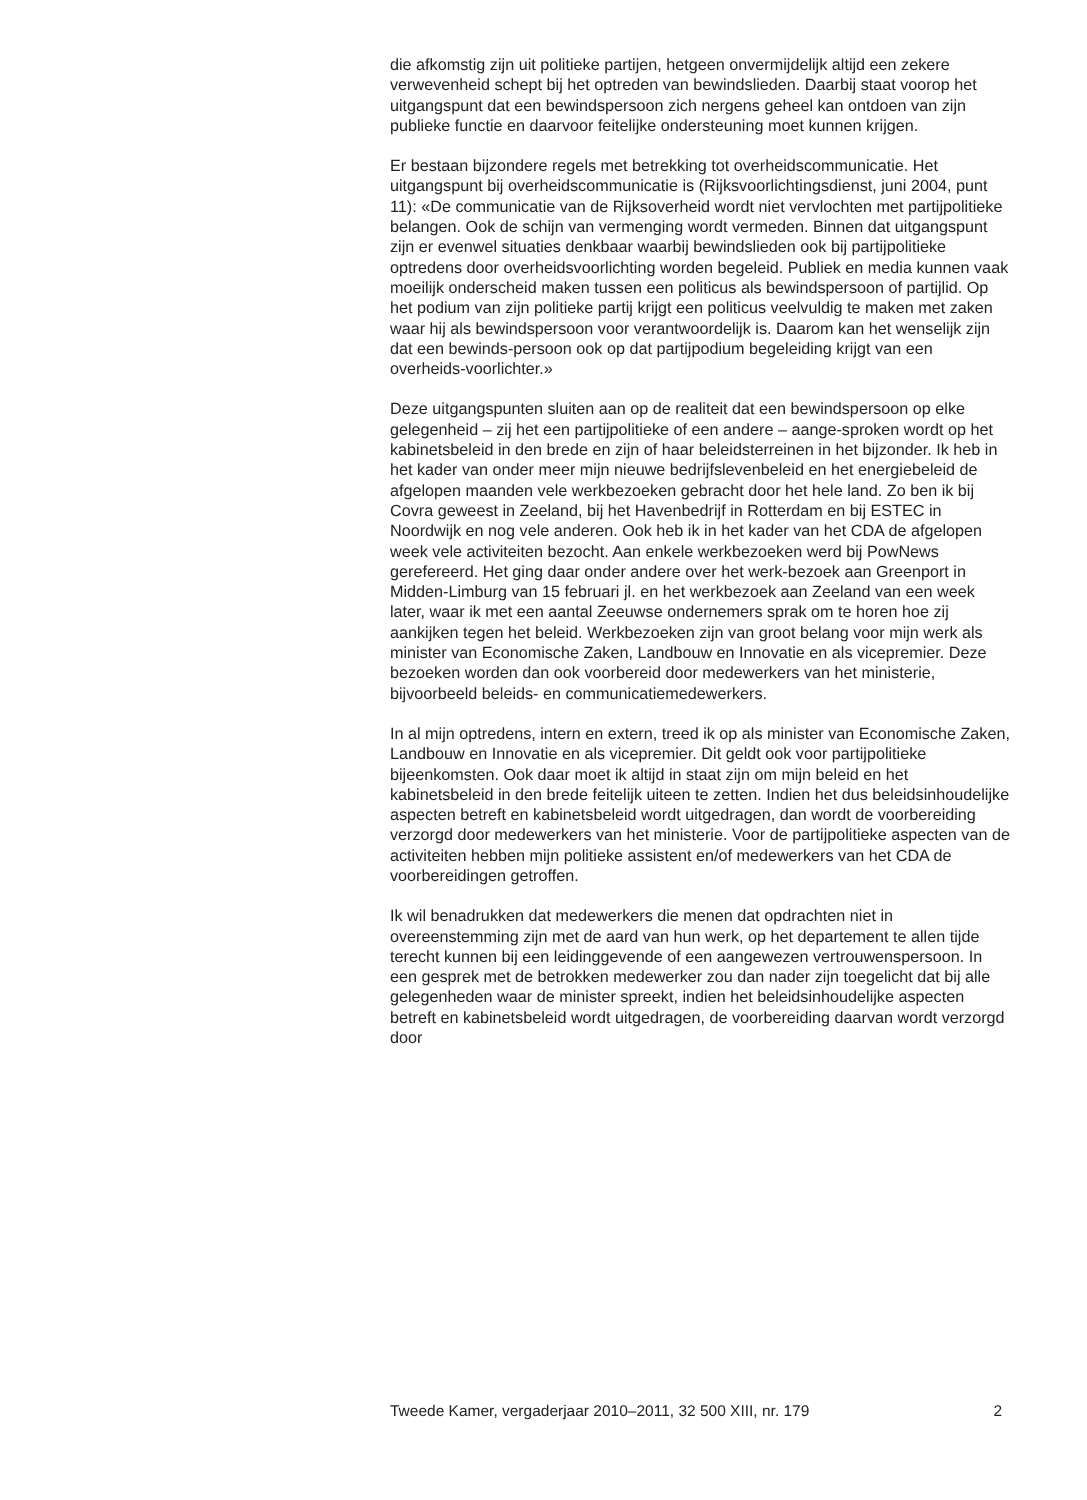die afkomstig zijn uit politieke partijen, hetgeen onvermijdelijk altijd een zekere verwevenheid schept bij het optreden van bewindslieden. Daarbij staat voorop het uitgangspunt dat een bewindspersoon zich nergens geheel kan ontdoen van zijn publieke functie en daarvoor feitelijke ondersteuning moet kunnen krijgen.
Er bestaan bijzondere regels met betrekking tot overheidscommunicatie. Het uitgangspunt bij overheidscommunicatie is (Rijksvoorlichtingsdienst, juni 2004, punt 11): «De communicatie van de Rijksoverheid wordt niet vervlochten met partijpolitieke belangen. Ook de schijn van vermenging wordt vermeden. Binnen dat uitgangspunt zijn er evenwel situaties denkbaar waarbij bewindslieden ook bij partijpolitieke optredens door overheidsvoorlichting worden begeleid. Publiek en media kunnen vaak moeilijk onderscheid maken tussen een politicus als bewindspersoon of partijlid. Op het podium van zijn politieke partij krijgt een politicus veelvuldig te maken met zaken waar hij als bewindspersoon voor verantwoordelijk is. Daarom kan het wenselijk zijn dat een bewinds-persoon ook op dat partijpodium begeleiding krijgt van een overheids-voorlichter.»
Deze uitgangspunten sluiten aan op de realiteit dat een bewindspersoon op elke gelegenheid – zij het een partijpolitieke of een andere – aange-sproken wordt op het kabinetsbeleid in den brede en zijn of haar beleidsterreinen in het bijzonder. Ik heb in het kader van onder meer mijn nieuwe bedrijfslevenbeleid en het energiebeleid de afgelopen maanden vele werkbezoeken gebracht door het hele land. Zo ben ik bij Covra geweest in Zeeland, bij het Havenbedrijf in Rotterdam en bij ESTEC in Noordwijk en nog vele anderen. Ook heb ik in het kader van het CDA de afgelopen week vele activiteiten bezocht. Aan enkele werkbezoeken werd bij PowNews gerefereerd. Het ging daar onder andere over het werk-bezoek aan Greenport in Midden-Limburg van 15 februari jl. en het werkbezoek aan Zeeland van een week later, waar ik met een aantal Zeeuwse ondernemers sprak om te horen hoe zij aankijken tegen het beleid. Werkbezoeken zijn van groot belang voor mijn werk als minister van Economische Zaken, Landbouw en Innovatie en als vicepremier. Deze bezoeken worden dan ook voorbereid door medewerkers van het ministerie, bijvoorbeeld beleids- en communicatiemedewerkers.
In al mijn optredens, intern en extern, treed ik op als minister van Economische Zaken, Landbouw en Innovatie en als vicepremier. Dit geldt ook voor partijpolitieke bijeenkomsten. Ook daar moet ik altijd in staat zijn om mijn beleid en het kabinetsbeleid in den brede feitelijk uiteen te zetten. Indien het dus beleidsinhoudelijke aspecten betreft en kabinetsbeleid wordt uitgedragen, dan wordt de voorbereiding verzorgd door medewerkers van het ministerie. Voor de partijpolitieke aspecten van de activiteiten hebben mijn politieke assistent en/of medewerkers van het CDA de voorbereidingen getroffen.
Ik wil benadrukken dat medewerkers die menen dat opdrachten niet in overeenstemming zijn met de aard van hun werk, op het departement te allen tijde terecht kunnen bij een leidinggevende of een aangewezen vertrouwenspersoon. In een gesprek met de betrokken medewerker zou dan nader zijn toegelicht dat bij alle gelegenheden waar de minister spreekt, indien het beleidsinhoudelijke aspecten betreft en kabinetsbeleid wordt uitgedragen, de voorbereiding daarvan wordt verzorgd door
Tweede Kamer, vergaderjaar 2010–2011, 32 500 XIII, nr. 179 2